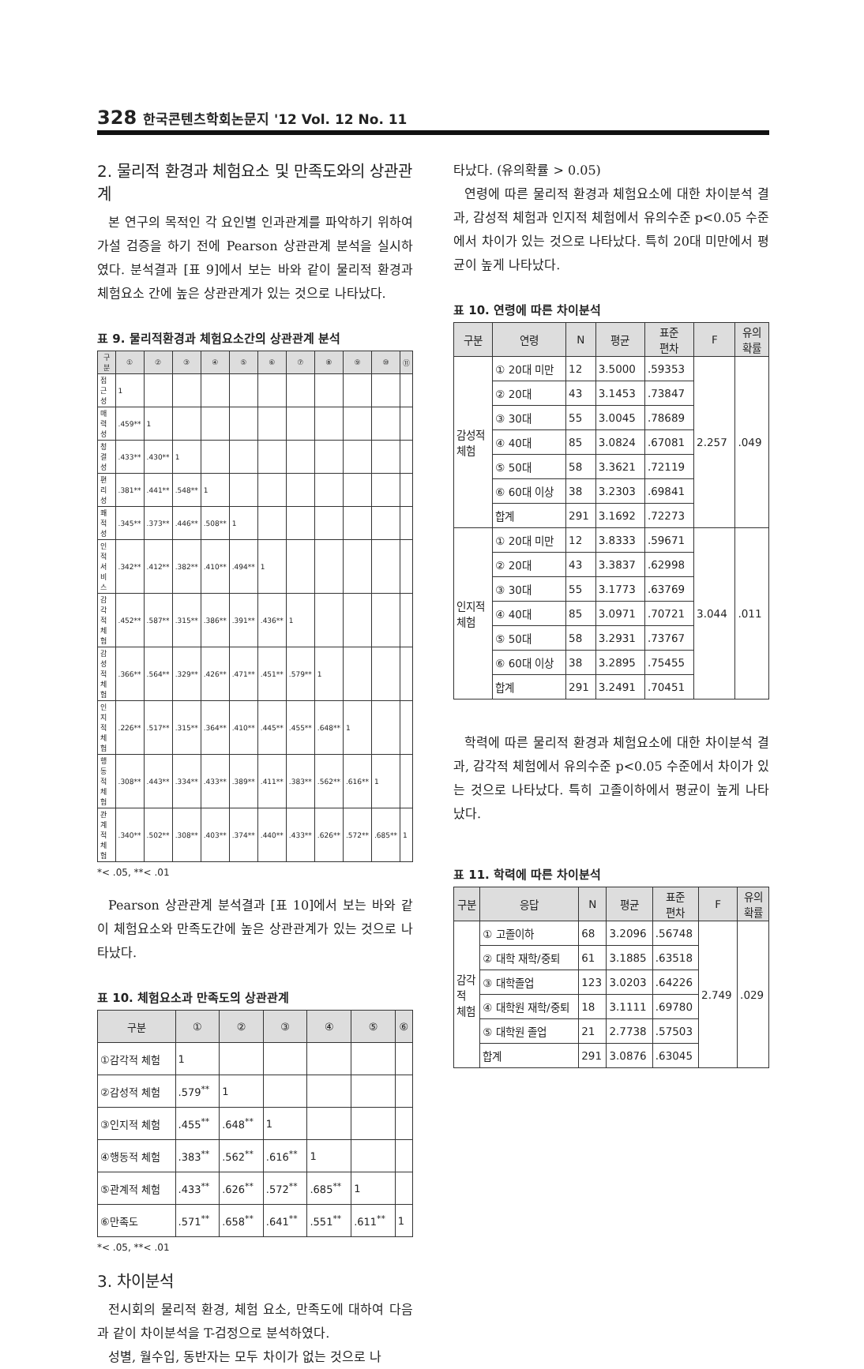328 한국콘텐츠학회논문지 '12 Vol. 12 No. 11
2. 물리적 환경과 체험요소 및 만족도와의 상관관계
본 연구의 목적인 각 요인별 인과관계를 파악하기 위하여 가설 검증을 하기 전에 Pearson 상관관계 분석을 실시하였다. 분석결과 [표 9]에서 보는 바와 같이 물리적 환경과 체험요소 간에 높은 상관관계가 있는 것으로 나타났다.
표 9. 물리적환경과 체험요소간의 상관관계 분석
| 구분 | ① | ② | ③ | ④ | ⑤ | ⑥ | ⑦ | ⑧ | ⑨ | ⑩ | ⑪ |
| --- | --- | --- | --- | --- | --- | --- | --- | --- | --- | --- | --- |
| 접근성 | 1 | | | | | | | | | | |
| 매력성 | .459** | 1 | | | | | | | | | |
| 청결성 | .433** | .430** | 1 | | | | | | | | |
| 편리성 | .381** | .441** | .548** | 1 | | | | | | | |
| 쾌적성 | .345** | .373** | .446** | .508** | 1 | | | | | | |
| 인적서비스 | .342** | .412** | .382** | .410** | .494** | 1 | | | | | |
| 감각적체험 | .452** | .587** | .315** | .386** | .391** | .436** | 1 | | | | |
| 감성적체험 | .366** | .564** | .329** | .426** | .471** | .451** | .579** | 1 | | | |
| 인지적체험 | .226** | .517** | .315** | .364** | .410** | .445** | .455** | .648** | 1 | | |
| 행동적체험 | .308** | .443** | .334** | .433** | .389** | .411** | .383** | .562** | .616** | 1 | |
| 관계적체험 | .340** | .502** | .308** | .403** | .374** | .440** | .433** | .626** | .572** | .685** | 1 |
*< .05, **< .01
Pearson 상관관계 분석결과 [표 10]에서 보는 바와 같이 체험요소와 만족도간에 높은 상관관계가 있는 것으로 나타났다.
표 10. 체험요소과 만족도의 상관관계
| 구분 | ① | ② | ③ | ④ | ⑤ | ⑥ |
| --- | --- | --- | --- | --- | --- | --- |
| ①감각적 체험 | 1 | | | | | |
| ②감성적 체험 | .579<sup>**</sup> | 1 | | | | |
| ③인지적 체험 | .455<sup>**</sup> | .648<sup>**</sup> | 1 | | | |
| ④행동적 체험 | .383<sup>**</sup> | .562<sup>**</sup> | .616<sup>**</sup> | 1 | | |
| ⑤관계적 체험 | .433<sup>**</sup> | .626<sup>**</sup> | .572<sup>**</sup> | .685<sup>**</sup> | 1 | |
| ⑥만족도 | .571<sup>**</sup> | .658<sup>**</sup> | .641<sup>**</sup> | .551<sup>**</sup> | .611<sup>**</sup> | 1 |
*< .05, **< .01
3. 차이분석
전시회의 물리적 환경, 체험 요소, 만족도에 대하여 다음과 같이 차이분석을 T-검정으로 분석하였다.
성별, 월수입, 동반자는 모두 차이가 없는 것으로 나
타났다. (유의확률 > 0.05)
연령에 따른 물리적 환경과 체험요소에 대한 차이분석 결과, 감성적 체험과 인지적 체험에서 유의수준 p<0.05 수준에서 차이가 있는 것으로 나타났다. 특히 20대 미만에서 평균이 높게 나타났다.
표 10. 연령에 따른 차이분석
| 구분 | 연령 | N | 평균 | 표준 편차 | F | 유의 확률 |
| --- | --- | --- | --- | --- | --- | --- |
| 감성적 체험 | ① 20대 미만 | 12 | 3.5000 | .59353 | 2.257 | .049 |
| | ② 20대 | 43 | 3.1453 | .73847 | | |
| | ③ 30대 | 55 | 3.0045 | .78689 | | |
| | ④ 40대 | 85 | 3.0824 | .67081 | | |
| | ⑤ 50대 | 58 | 3.3621 | .72119 | | |
| | ⑥ 60대 이상 | 38 | 3.2303 | .69841 | | |
| | 합계 | 291 | 3.1692 | .72273 | | |
| 인지적 체험 | ① 20대 미만 | 12 | 3.8333 | .59671 | 3.044 | .011 |
| | ② 20대 | 43 | 3.3837 | .62998 | | |
| | ③ 30대 | 55 | 3.1773 | .63769 | | |
| | ④ 40대 | 85 | 3.0971 | .70721 | | |
| | ⑤ 50대 | 58 | 3.2931 | .73767 | | |
| | ⑥ 60대 이상 | 38 | 3.2895 | .75455 | | |
| | 합계 | 291 | 3.2491 | .70451 | | |
학력에 따른 물리적 환경과 체험요소에 대한 차이분석 결과, 감각적 체험에서 유의수준 p<0.05 수준에서 차이가 있는 것으로 나타났다. 특히 고졸이하에서 평균이 높게 나타났다.
표 11. 학력에 따른 차이분석
| 구분 | 응답 | N | 평균 | 표준 편차 | F | 유의 확률 |
| --- | --- | --- | --- | --- | --- | --- |
| 감각 적 체험 | ① 고졸이하 | 68 | 3.2096 | .56748 | 2.749 | .029 |
| | ② 대학 재학/중퇴 | 61 | 3.1885 | .63518 | | |
| | ③ 대학졸업 | 123 | 3.0203 | .64226 | | |
| | ④ 대학원 재학/중퇴 | 18 | 3.1111 | .69780 | | |
| | ⑤ 대학원 졸업 | 21 | 2.7738 | .57503 | | |
| | 합계 | 291 | 3.0876 | .63045 | | |